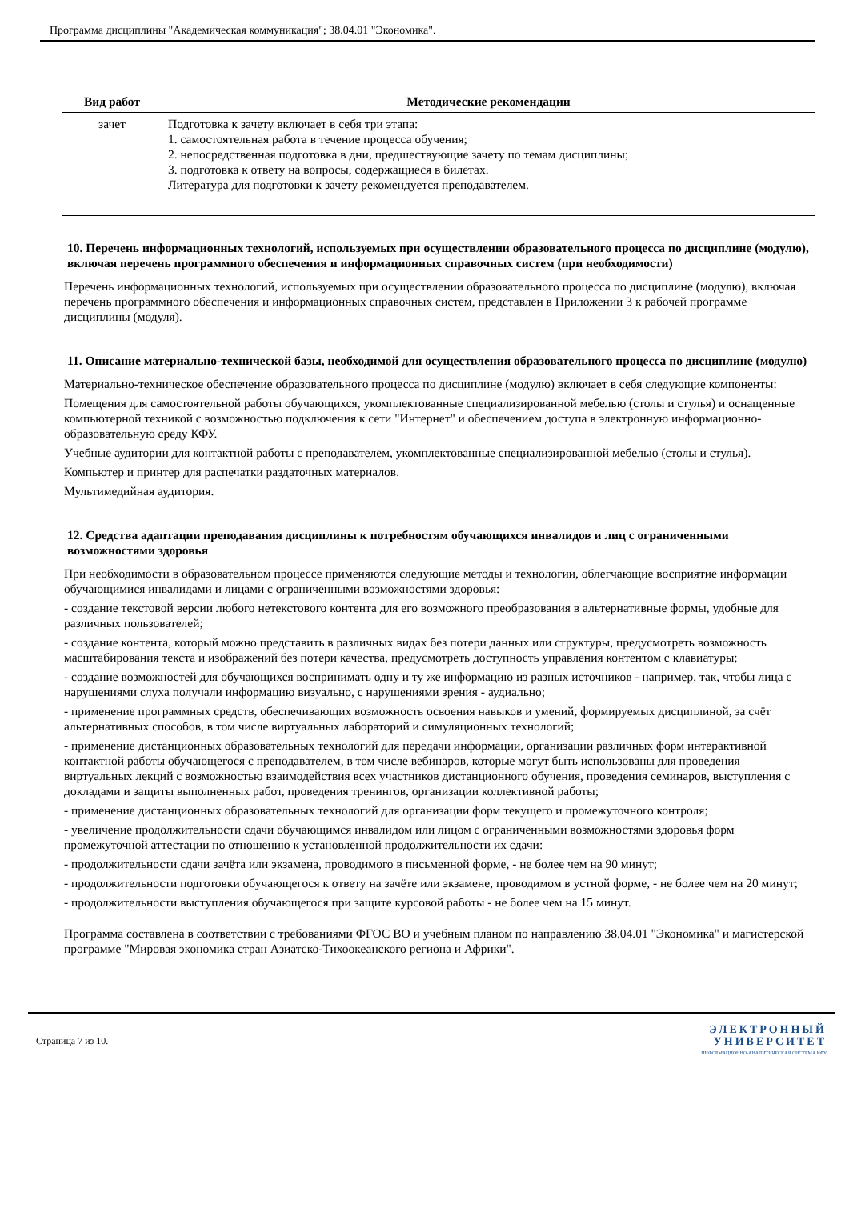Программа дисциплины "Академическая коммуникация"; 38.04.01 "Экономика".
| Вид работ | Методические рекомендации |
| --- | --- |
| зачет | Подготовка к зачету включает в себя три этапа: 1. самостоятельная работа в течение процесса обучения; 2. непосредственная подготовка в дни, предшествующие зачету по темам дисциплины; 3. подготовка к ответу на вопросы, содержащиеся в билетах. Литература для подготовки к зачету рекомендуется преподавателем. |
10. Перечень информационных технологий, используемых при осуществлении образовательного процесса по дисциплине (модулю), включая перечень программного обеспечения и информационных справочных систем (при необходимости)
Перечень информационных технологий, используемых при осуществлении образовательного процесса по дисциплине (модулю), включая перечень программного обеспечения и информационных справочных систем, представлен в Приложении 3 к рабочей программе дисциплины (модуля).
11. Описание материально-технической базы, необходимой для осуществления образовательного процесса по дисциплине (модулю)
Материально-техническое обеспечение образовательного процесса по дисциплине (модулю) включает в себя следующие компоненты:
Помещения для самостоятельной работы обучающихся, укомплектованные специализированной мебелью (столы и стулья) и оснащенные компьютерной техникой с возможностью подключения к сети "Интернет" и обеспечением доступа в электронную информационно-образовательную среду КФУ.
Учебные аудитории для контактной работы с преподавателем, укомплектованные специализированной мебелью (столы и стулья).
Компьютер и принтер для распечатки раздаточных материалов.
Мультимедийная аудитория.
12. Средства адаптации преподавания дисциплины к потребностям обучающихся инвалидов и лиц с ограниченными возможностями здоровья
При необходимости в образовательном процессе применяются следующие методы и технологии, облегчающие восприятие информации обучающимися инвалидами и лицами с ограниченными возможностями здоровья:
- создание текстовой версии любого нетекстового контента для его возможного преобразования в альтернативные формы, удобные для различных пользователей;
- создание контента, который можно представить в различных видах без потери данных или структуры, предусмотреть возможность масштабирования текста и изображений без потери качества, предусмотреть доступность управления контентом с клавиатуры;
- создание возможностей для обучающихся воспринимать одну и ту же информацию из разных источников - например, так, чтобы лица с нарушениями слуха получали информацию визуально, с нарушениями зрения - аудиально;
- применение программных средств, обеспечивающих возможность освоения навыков и умений, формируемых дисциплиной, за счёт альтернативных способов, в том числе виртуальных лабораторий и симуляционных технологий;
- применение дистанционных образовательных технологий для передачи информации, организации различных форм интерактивной контактной работы обучающегося с преподавателем, в том числе вебинаров, которые могут быть использованы для проведения виртуальных лекций с возможностью взаимодействия всех участников дистанционного обучения, проведения семинаров, выступления с докладами и защиты выполненных работ, проведения тренингов, организации коллективной работы;
- применение дистанционных образовательных технологий для организации форм текущего и промежуточного контроля;
- увеличение продолжительности сдачи обучающимся инвалидом или лицом с ограниченными возможностями здоровья форм промежуточной аттестации по отношению к установленной продолжительности их сдачи:
- продолжительности сдачи зачёта или экзамена, проводимого в письменной форме, - не более чем на 90 минут;
- продолжительности подготовки обучающегося к ответу на зачёте или экзамене, проводимом в устной форме, - не более чем на 20 минут;
- продолжительности выступления обучающегося при защите курсовой работы - не более чем на 15 минут.
Программа составлена в соответствии с требованиями ФГОС ВО и учебным планом по направлению 38.04.01 "Экономика" и магистерской программе "Мировая экономика стран Азиатско-Тихоокеанского региона и Африки".
Страница 7 из 10.
ЭЛЕКТРОННЫЙ
УНИВЕРСИТЕТ
ИНФОРМАЦИОННО-АНАЛИТИЧЕСКАЯ СИСТЕМА КФУ